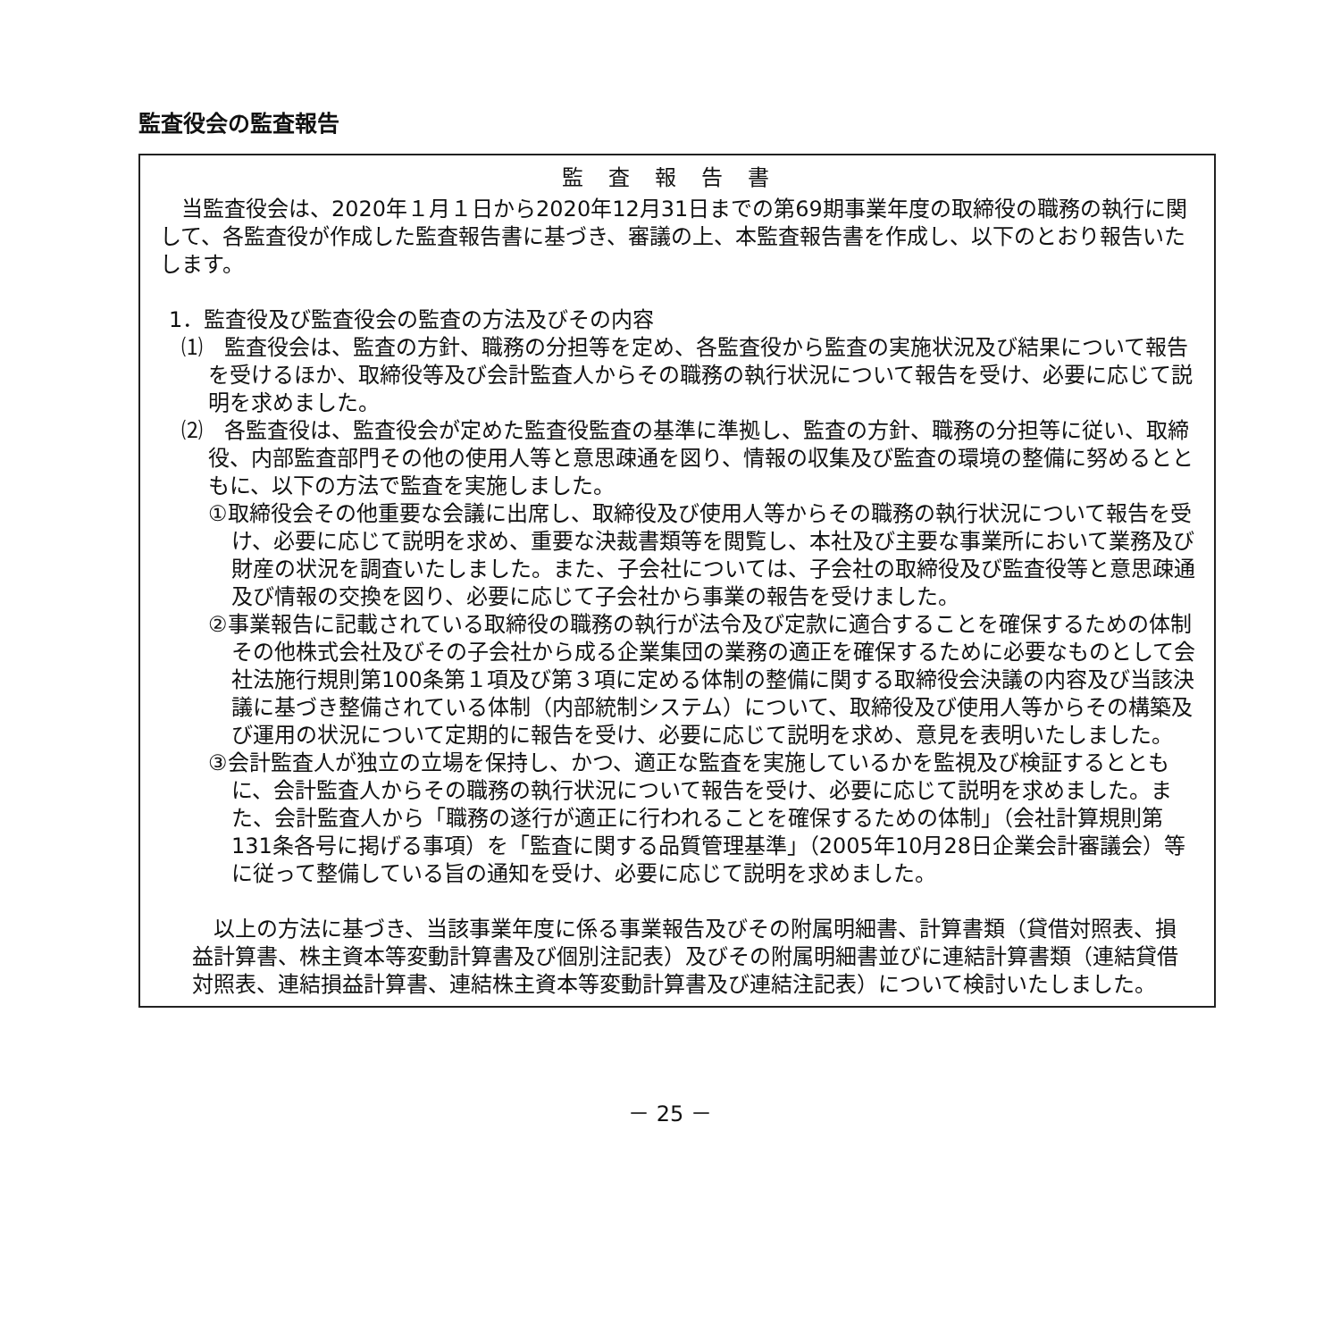監査役会の監査報告
監査報告書
当監査役会は、2020年１月１日から2020年12月31日までの第69期事業年度の取締役の職務の執行に関して、各監査役が作成した監査報告書に基づき、審議の上、本監査報告書を作成し、以下のとおり報告いたします。
1．監査役及び監査役会の監査の方法及びその内容
⑴　監査役会は、監査の方針、職務の分担等を定め、各監査役から監査の実施状況及び結果について報告を受けるほか、取締役等及び会計監査人からその職務の執行状況について報告を受け、必要に応じて説明を求めました。
⑵　各監査役は、監査役会が定めた監査役監査の基準に準拠し、監査の方針、職務の分担等に従い、取締役、内部監査部門その他の使用人等と意思疎通を図り、情報の収集及び監査の環境の整備に努めるとともに、以下の方法で監査を実施しました。
①取締役会その他重要な会議に出席し、取締役及び使用人等からその職務の執行状況について報告を受け、必要に応じて説明を求め、重要な決裁書類等を閲覧し、本社及び主要な事業所において業務及び財産の状況を調査いたしました。また、子会社については、子会社の取締役及び監査役等と意思疎通及び情報の交換を図り、必要に応じて子会社から事業の報告を受けました。
②事業報告に記載されている取締役の職務の執行が法令及び定款に適合することを確保するための体制その他株式会社及びその子会社から成る企業集団の業務の適正を確保するために必要なものとして会社法施行規則第100条第１項及び第３項に定める体制の整備に関する取締役会決議の内容及び当該決議に基づき整備されている体制（内部統制システム）について、取締役及び使用人等からその構築及び運用の状況について定期的に報告を受け、必要に応じて説明を求め、意見を表明いたしました。
③会計監査人が独立の立場を保持し、かつ、適正な監査を実施しているかを監視及び検証するとともに、会計監査人からその職務の執行状況について報告を受け、必要に応じて説明を求めました。また、会計監査人から「職務の遂行が適正に行われることを確保するための体制」（会社計算規則第131条各号に掲げる事項）を「監査に関する品質管理基準」（2005年10月28日企業会計審議会）等に従って整備している旨の通知を受け、必要に応じて説明を求めました。
以上の方法に基づき、当該事業年度に係る事業報告及びその附属明細書、計算書類（貸借対照表、損益計算書、株主資本等変動計算書及び個別注記表）及びその附属明細書並びに連結計算書類（連結貸借対照表、連結損益計算書、連結株主資本等変動計算書及び連結注記表）について検討いたしました。
－ 25 －